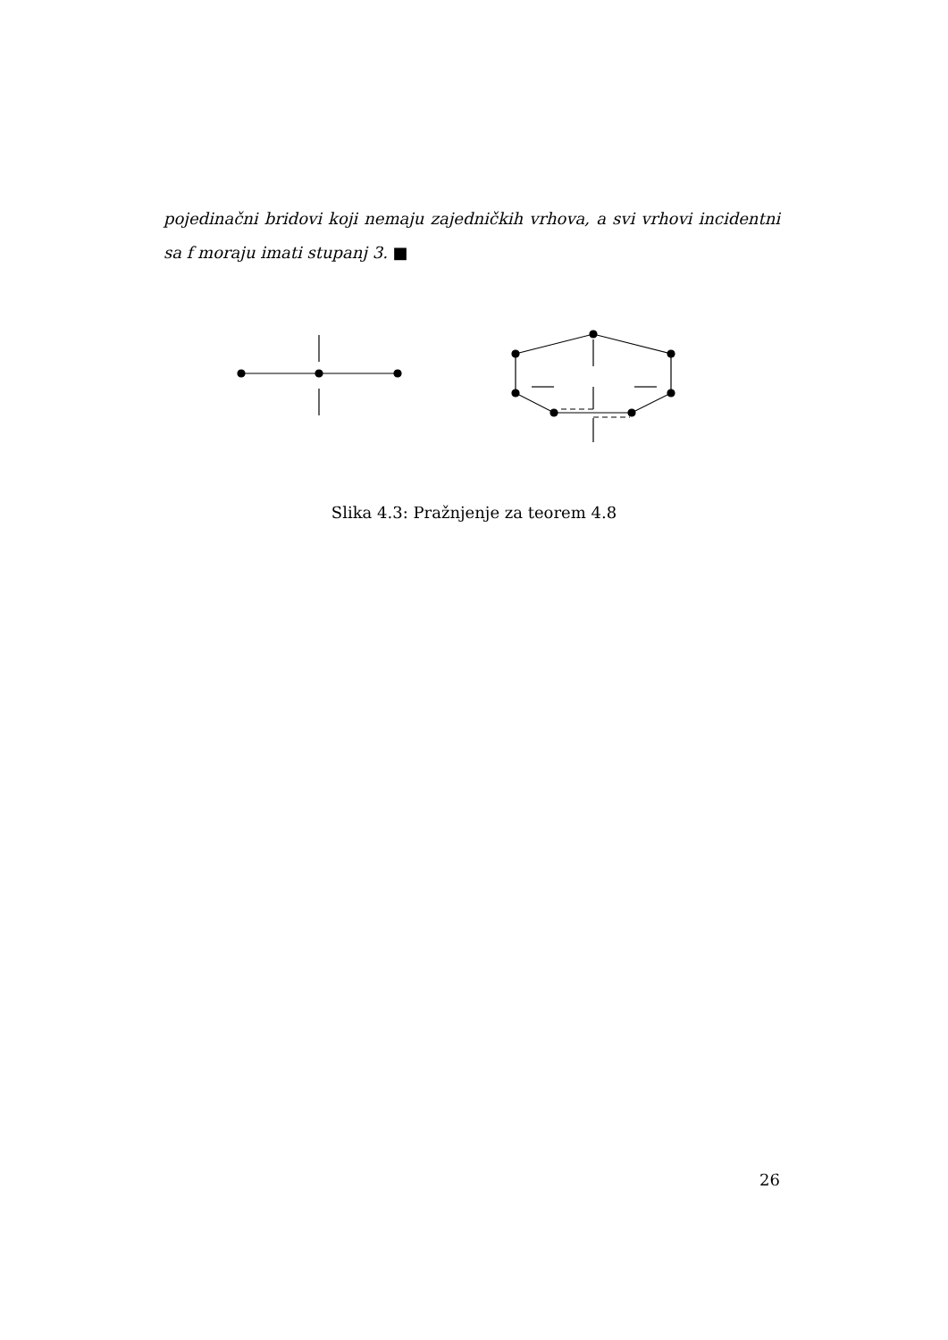pojedinačni bridovi koji nemaju zajedničkih vrhova, a svi vrhovi incidentni sa f moraju imati stupanj 3. ■
Slika 4.3: Pražnjenje za teorem 4.8
26